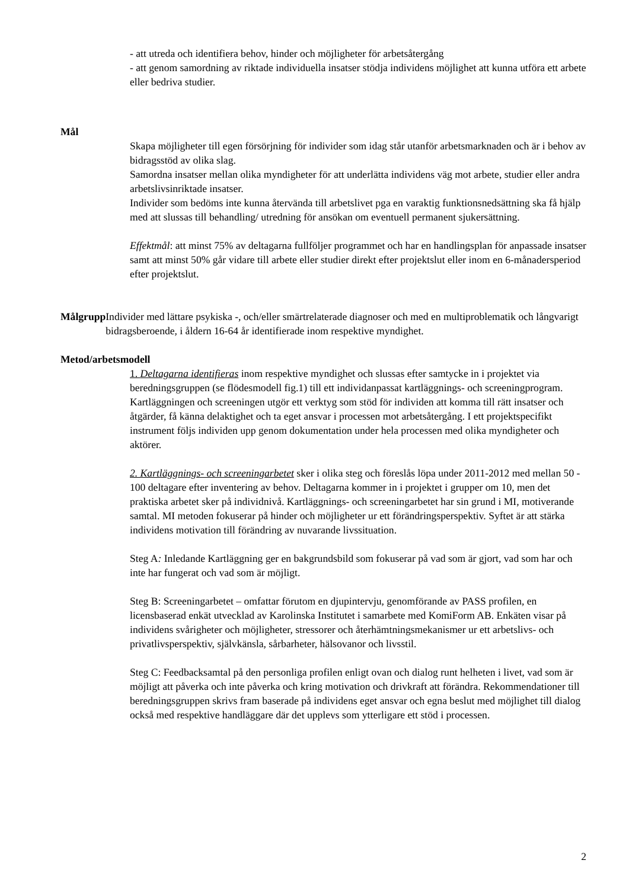- att utreda och identifiera behov, hinder och möjligheter för arbetsåtergång
- att genom samordning av riktade individuella insatser stödja individens möjlighet att kunna utföra ett arbete eller bedriva studier.
Mål
Skapa möjligheter till egen försörjning för individer som idag står utanför arbetsmarknaden och är i behov av bidragsstöd av olika slag.
Samordna insatser mellan olika myndigheter för att underlätta individens väg mot arbete, studier eller andra arbetslivsinriktade insatser.
Individer som bedöms inte kunna återvända till arbetslivet pga en varaktig funktionsnedsättning ska få hjälp med att slussas till behandling/ utredning för ansökan om eventuell permanent sjukersättning.
Effektmål: att minst 75% av deltagarna fullföljer programmet och har en handlingsplan för anpassade insatser samt att minst 50% går vidare till arbete eller studier direkt efter projektslut eller inom en 6-månadersperiod efter projektslut.
Målgrupp Individer med lättare psykiska -, och/eller smärtrelaterade diagnoser och med en multiproblematik och långvarigt bidragsberoende, i åldern 16-64 år identifierade inom respektive myndighet.
Metod/arbetsmodell
1. Deltagarna identifieras inom respektive myndighet och slussas efter samtycke in i projektet via beredningsgruppen (se flödesmodell fig.1) till ett individanpassat kartläggnings- och screeningprogram. Kartläggningen och screeningen utgör ett verktyg som stöd för individen att komma till rätt insatser och åtgärder, få känna delaktighet och ta eget ansvar i processen mot arbetsåtergång. I ett projektspecifikt instrument följs individen upp genom dokumentation under hela processen med olika myndigheter och aktörer.
2. Kartläggnings- och screeningarbetet sker i olika steg och föreslås löpa under 2011-2012 med mellan 50 - 100 deltagare efter inventering av behov. Deltagarna kommer in i projektet i grupper om 10, men det praktiska arbetet sker på individnivå. Kartläggnings- och screeningarbetet har sin grund i MI, motiverande samtal. MI metoden fokuserar på hinder och möjligheter ur ett förändringsperspektiv. Syftet är att stärka individens motivation till förändring av nuvarande livssituation.
Steg A: Inledande Kartläggning ger en bakgrundsbild som fokuserar på vad som är gjort, vad som har och inte har fungerat och vad som är möjligt.
Steg B: Screeningarbetet – omfattar förutom en djupintervju, genomförande av PASS profilen, en licensbaserad enkät utvecklad av Karolinska Institutet i samarbete med KomiForm AB. Enkäten visar på individens svårigheter och möjligheter, stressorer och återhämtningsmekanismer ur ett arbetslivs- och privatlivsperspektiv, självkänsla, sårbarheter, hälsovanor och livsstil.
Steg C: Feedbacksamtal på den personliga profilen enligt ovan och dialog runt helheten i livet, vad som är möjligt att påverka och inte påverka och kring motivation och drivkraft att förändra. Rekommendationer till beredningsgruppen skrivs fram baserade på individens eget ansvar och egna beslut med möjlighet till dialog också med respektive handläggare där det upplevs som ytterligare ett stöd i processen.
2